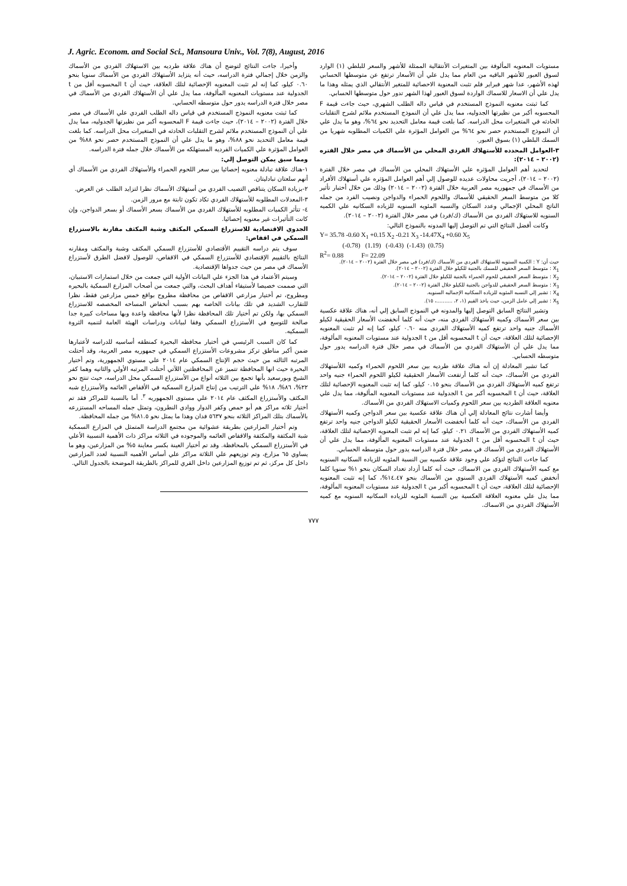J. Agric. Econom. and Social Sci., Mansoura Univ., Vol. 7(8), August, 2016
مستويات المعنويه المألوفة بين المتغيرات الأنتقالية الممثلة للأشهر والسعر للبلطي (١) الوارد لسوق العبور للأشهر الباقيه من العام مما يدل علي أن الأسعار ترتفع عن متوسطها الحسابي لهذه الأشهر، عدا شهر فبراير فلم تثبت المعنوية الاحصائية للمتغير الأنتقالي الذي يمثله وهذا ما يدل علي أن الاسعار للاسماك الواردة لسوق العبور لهذا الشهر تدور حول متوسطها الحسابي.
كما ثبتت معنويه النموذج المستخدم في قياس داله الطلب الشهري، حيث جاءت قيمة F المحسوبه أكبر من نظيرتها الجدوليه، مما يدل علي أن النموذج المستخدم ملائم لشرح التقلبات الحادثه في المتغيرات محل الدراسه. كما بلغت قيمة معامل التحديد نحو ٦٤%، وهو ما يدل علي أن النموذج المستخدم حصر نحو ٦٤% من العوامل المؤثرة علي الكميات المطلوبه شهريا من السمك البلطي (١) بسوق العبور.
٣-العوامل المحدده للأستهلاك الفردي المحلي من الأسماك في مصر خلال الفتره (٢٠٠٢ – ٢٠١٤):
لتحديد أهم العوامل المؤثره علي الأستهلاك المحلي من الأسماك في مصر خلال الفترة (٢٠٠٢ – ٢٠١٤)، أجريت محاولات عديده للوصول إلي أهم العوامل المؤثره علي أستهلاك الأفراد من الأسماك في جمهوريه مصر العربية خلال الفترة (٢٠٠٢ – ٢٠١٤) وذلك من خلال أختبار تأثير كلا من متوسط السعر الحقيقي للأسماك واللحوم الحمراء والدواجن ونصيب الفرد من جمله الناتج المحلي الإجمالي وعدد السكان والنسبه المئويه السنويه للزياده السكانيه علي الكميه السنويه للاستهلاك الفردي من الأسماك (ك/فرد) في مصر خلال الفترة (٢٠٠٢ – ٢٠١٤).
وكانت أفضل النتائج التي تم التوصل إليها المدونه بالنموذج التالي:
Y= 35.78 -0.60 X<sub>1</sub> +0.15 X<sub>2</sub> -0.21 X<sub>3</sub> -14.47X<sub>4</sub> +0.60 X<sub>5</sub>
(-0.78) (1.19) (-0.43) (-1.43) (0.75)
R<sup>2</sup>= 0.88 F= 22.09
حيث أن: Y : الكميه السنويه للاستهلاك الفردي من الأسماك (ك/فرد) في مصر خلال الفترة (٢٠٠٢ – ٢٠١٤).
X<sub>1</sub> : متوسط السعر الحقيقي للسمك بالجنية للكيلو خلال الفترة (٢٠٠٢ – ٢٠١٤).
X<sub>2</sub> : متوسط السعر الحقيقي للحوم الحمراء بالجنية للكيلو خلال الفترة (٢٠٠٢ – ٢٠١٤).
X<sub>3</sub> : متوسط السعر الحقيقي للدواجن بالجنية للكيلو خلال الفترة (٢٠٠٢ – ٢٠١٤).
X<sub>4</sub> : تشير إلي النسبه المئويه للزياده السكانيه الإجماليه السنويه.
X<sub>5</sub> : تشير إلي عامل الزمن، حيث ياخذ القيم (١، ٢، ..........، ١٥).
وتشير النتائج السابق التوصل إليها والمدونه في النموذج السابق إلي أنه، هناك علاقة عكسية بين سعر الأسماك وكميه الأستهلاك الفردي منه، حيث أنه كلما أنخفضت الأسعار الحقيقية لكيلو الأسماك جنيه واحد ترتفع كميه الأستهلاك الفردي منه ٠.٦٠ كيلو، كما إنه لم تثبت المعنويه الإحصائية لتلك العلاقة، حيث أن t المحسوبه أقل من t الجدولية عند مستويات المعنويه المألوفة، مما يدل علي أن الأستهلاك الفردي من الأسماك في مصر خلال فترة الدراسه يدور حول متوسطه الحسابي.
كما تشير المعادلة إن أنه هناك علاقة طرديه بين سعر اللحوم الحمراء وكميه اللأستهلاك الفردي من الأسماك، حيث أنه كلما أرتفعت الأسعار الحقيقية لكيلو اللحوم الحمراء جنيه واحد ترتفع كميه الأستهلاك الفردي من الأسماك بنحو ٠.١٥ كيلو، كما إنه تثبت المعنويه الإحصائية لتلك العلاقة، حيث أن t المحسوبه أكبر من t الجدولية عند مستويات المعنويه المألوفة، مما يدل علي معنويه العلاقة الطرديه بين سعر اللحوم وكميات الاستهلاك الفردي من الأسماك.
وأيضا أشارت نتائج المعادلة إلي أن هناك علاقة عكسية بين سعر الدواجن وكميه الأستهلاك الفردي من الأسماك، حيث أنه كلما أنخفضت الأسعار الحقيقية لكيلو الدواجن جنيه واحد ترتفع كميه الأستهلاك الفردي من الأسماك ٠.٢١ كيلو، كما إنه لم تثبت المعنويه الإحصائية لتلك العلاقة، حيث أن t المحسوبه أقل من t الجدولية عند مستويات المعنويه المألوفة، مما يدل علي أن الأستهلاك الفردي من الأسماك في مصر خلال فترة الدراسه يدور حول متوسطه الحسابي.
كما جاءت النتائج لتؤكد علي وجود علاقة عكسيه بين النسبة المئويه للزياده السكانيه السنويه مع كميه الأستهلاك الفردي من الاسماك، حيث أنه كلما أزداد تعداد السكان بنحو ١% سنويا كلما أنخفض كميه الأستهلاك الفردي السنوي من الأسماك بنحو ١٤.٤٧%، كما إنه تثبت المعنويه الإحصائية لتلك العلاقة، حيث أن t المحسوبه أكبر من t الجدولية عند مستويات المعنويه المألوفة، مما يدل علي معنويه العلاقة العكسية بين النسبة المئويه للزياده السكانيه السنويه مع كميه الأستهلاك الفردي من الاسماك.
وأخيرا، جاءت النتائج لتوضح أن هناك علاقة طرديه بين الاستهلاك الفردي من الأسماك والزمن خلال إجمالي فترة الدراسه، حيث أنه يتزايد الأستهلاك الفردي من الأسماك سنويا بنحو ٠.٦٠ كيلو، كما إنه لم تثبت المعنويه الإحصائية لتلك العلاقة، حيث أن t المحسوبه أقل من t الجدولية عند مستويات المعنويه المألوفة، مما يدل علي أن الأستهلاك الفردي من الأسماك في مصر خلال فترة الدراسه يدور حول متوسطه الحسابي.
كما ثبتت معنويه النموذج المستخدم في قياس داله الطلب الفردي علي الأسماك في مصر خلال الفترة (٢٠٠٢ – ٢٠١٤)، حيث جاءت قيمة F المحسوبه أكبر من نظيرتها الجدوليه، مما يدل علي أن النموذج المستخدم ملائم لشرح التقلبات الحادثه في المتغيرات محل الدراسه. كما بلغت قيمة معامل التحديد نحو ٨٨%، وهو ما يدل علي أن النموذج المستخدم حصر نحو ٨٨% من العوامل المؤثرة علي الكميات الفرديه المستهلكه من الأسماك خلال جمله فترة الدراسه.
ومما سبق يمكن التوصل إلي:
١-هناك علاقة تبادلة معنويه إحصائيا بين سعر اللحوم الحمراء والأستهلاك الفردي من الأسماك أي أنهم سلعتان تبادليتان.
٢-بزيادة السكان يتناقص التصيب الفردي من أستهلاك الأسماك نظرا لتزايد الطلب عن العرض.
٣-المعدلات المطلوبه للأستهلاك الفردي تكاد تكون ثابتة مع مرور الزمن.
٤- تتأثر الكميات المطلوبه للأستهلاك الفردي من الأسماك بسعر الأسماك أو بسعر الدواجن، وإن كانت التأثيرات غير معنويه إحصائيا.
الجدوي الاقتصادية للاستزراع السمكي المكثف وشبة المكثف مقارنة بالاستزراع السمكي في اقفاص:
سوف يتم دراسه التقييم الأقتصادي للأستزراع السمكي المكثف وشبة والمكثف ومقارنه النتائج بالتقييم الإقتصادي للأستزراع السمكي في الاقفاص، للوصول لافضل الطرق لأستزراع الأسماك في مصر من حيث جدواها الإقتصادية.
وسيتم الأعتماد في هذا الجزء علي البيانات الأولية التي جمعت من خلال استمارات الاستبيان، التي صممت خصيصا لأستيفاء أهداف البحث، والتي جمعت من أصحاب المزارع السمكية بالبحيره ومطروح، تم أختيار مزارعي الاقفاص من محافظة مطروح بواقع خمس مزارعين فقط، نظرا للتقارب الشديد في تلك بيانات الخاصه بهم بسبب أنخفاض المساحه المخصصه للاستزراع السمكي بها، ولكن تم أختيار تلك المحافظة نظرا لأنها محافظة واعدة وبها مساحات كبيرة جدا صالحة للتوسع في الأستزراع السمكي وفقا لبيانات ودراسات الهيئة العامة لتنميه الثروة السمكيه.
كما كان السبب الرئيسي في أختيار محافظه البحيرة كمنطقه أساسيه للدراسه لأعتبارها ضمن أكبر مناطق تركز مشروعات الأستزراع السمكي في جمهوريه مصر العربية، وقد أحتلت المرتبه الثالثه من حيث حجم الإنتاج السمكي عام ٢٠١٤ علي مستوي الجمهورية، وتم أختيار البحيرة حيث انها المحافظة تتميز عن المحافظتين اللآتي أحتلت المرتبه الأولي والثانيه وهما كفر الشيخ وبورسعيد بأنها تجمع بين الثلاثه أنواع من الأستزراع السمكي محل الدراسه، حيث تنتج نحو ٢٢%، ٨٦%، ١٨% علي الترتيب من إنتاج المزارع السمكيه في الأقفاص العائمه والأستزراع شبه المكثف والأستزراع المكثف عام ٢٠١٤ علي مستوى الجمهوريه <sup>٣</sup>. أما بالنسبة للمراكز فقد تم أختيار ثلاثه مراكز هم أبو حمص وكفر الدوار ووادي النطرون، وتمثل جمله المساحه المستزرعه بالأسماك بتلك المراكز الثلاثه بنحو ٥٦٣٧ فدان وهذا ما يمثل نحو ٨١.٥% من جمله المحافظة.
وتم أختيار المزارعين بطريقة عشوائية من مجتمع الدراسة المتمثل في المزارع السمكية شبة المكثفة والمكثفة والاقفاص العائمه والموجوده في الثلاثه مراكز ذات الأهمية النسبية الأعلي في الأستزراع السمكي بالمحافظة. وقد تم أختيار العينة بكسر معاينة ٥% من المزارعين، وهو ما يساوي ٦٥ مزارع، وتم توزيعهم علي الثلاثة مراكز علي أساس الأهميه النسبية لعدد المزارعين داخل كل مركز، ثم تم توزيع المزارعين داخل القري للمراكز بالطريقة الموضحة بالجدول التالي.
٧٧٧